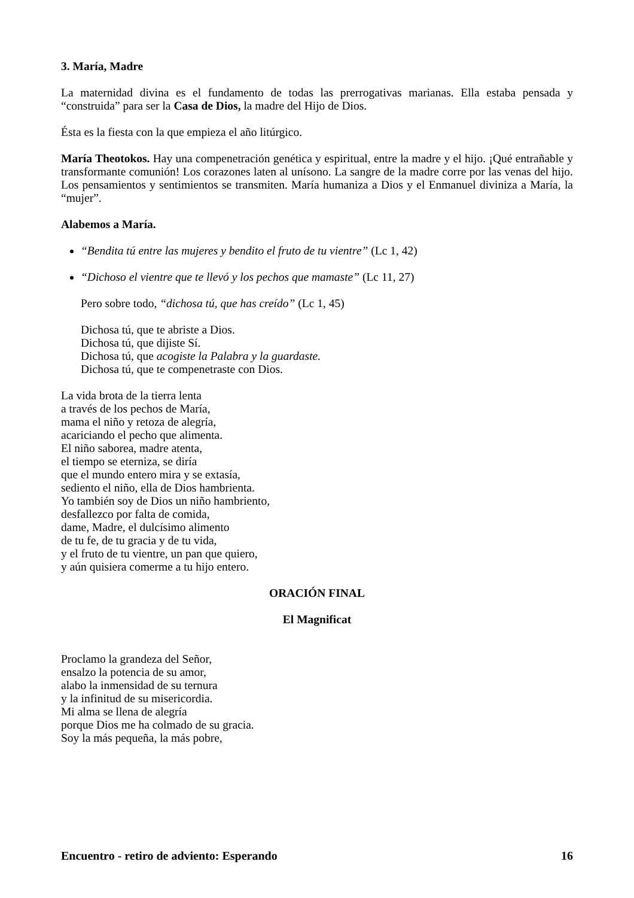3. María, Madre
La maternidad divina es el fundamento de todas las prerrogativas marianas. Ella estaba pensada y “construida” para ser la Casa de Dios, la madre del Hijo de Dios.
Ésta es la fiesta con la que empieza el año litúrgico.
María Theotokos. Hay una compenetración genética y espiritual, entre la madre y el hijo. ¡Qué entrañable y transformante comunión! Los corazones laten al unísono. La sangre de la madre corre por las venas del hijo. Los pensamientos y sentimientos se transmiten. María humaniza a Dios y el Enmanuel diviniza a María, la “mujer”.
Alabemos a María.
“Bendita tú entre las mujeres y bendito el fruto de tu vientre” (Lc 1, 42)
“Dichoso el vientre que te llevó y los pechos que mamaste” (Lc 11, 27)
Pero sobre todo, “dichosa tú, que has creído” (Lc 1, 45)
Dichosa tú, que te abriste a Dios.
Dichosa tú, que dijiste Sí.
Dichosa tú, que acogiste la Palabra y la guardaste.
Dichosa tú, que te compenetraste con Dios.
La vida brota de la tierra lenta
a través de los pechos de María,
mama el niño y retoza de alegría,
acariciando el pecho que alimenta.
El niño saborea, madre atenta,
el tiempo se eterniza, se diría
que el mundo entero mira y se extasía,
sediento el niño, ella de Dios hambrienta.
Yo también soy de Dios un niño hambriento,
desfallezco por falta de comida,
dame, Madre, el dulcísimo alimento
de tu fe, de tu gracia y de tu vida,
y el fruto de tu vientre, un pan que quiero,
y aún quisiera comerme a tu hijo entero.
ORACIÓN FINAL
El Magnificat
Proclamo la grandeza del Señor,
ensalzo la potencia de su amor,
alabo la inmensidad de su ternura
y la infinitud de su misericordia.
Mi alma se llena de alegría
porque Dios me ha colmado de su gracia.
Soy la más pequeña, la más pobre,
Encuentro - retiro de adviento: Esperando 16